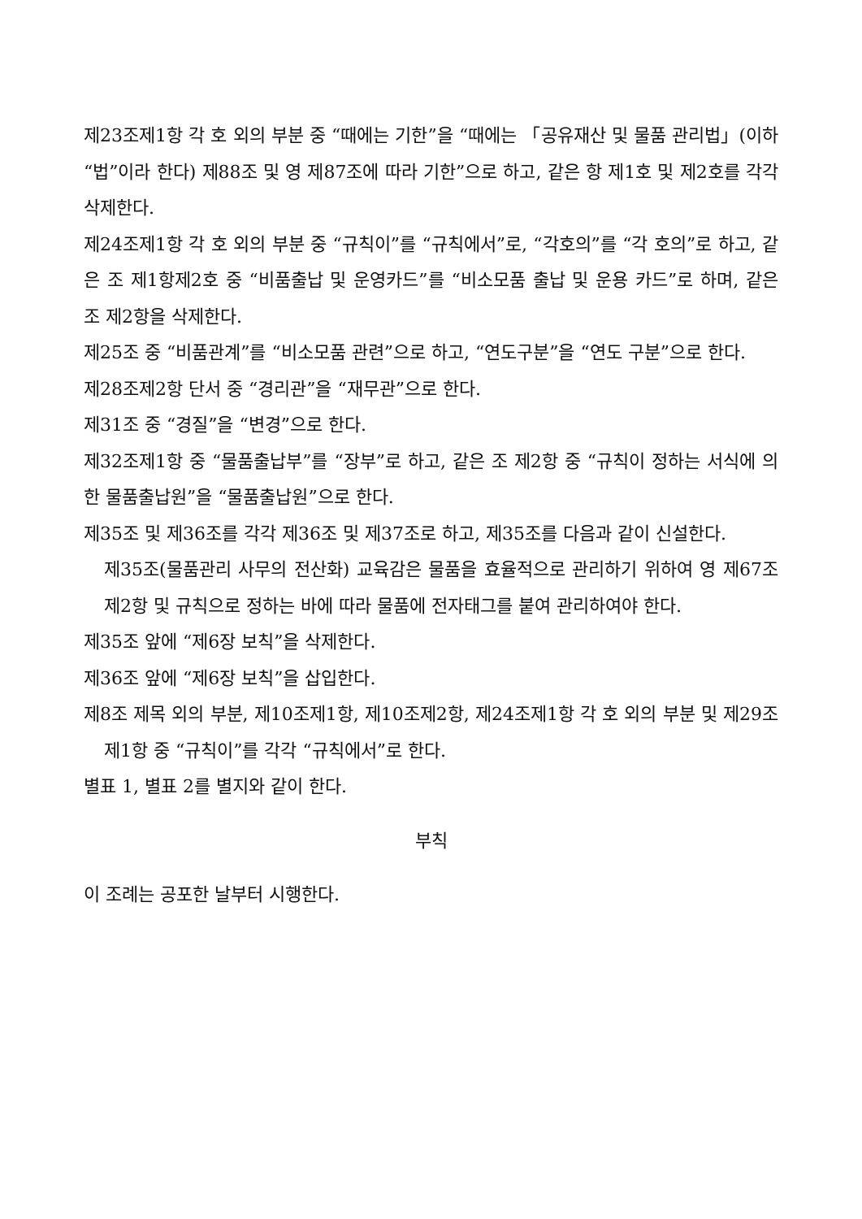제23조제1항 각 호 외의 부분 중 “때에는 기한”을 “때에는 「공유재산 및 물품 관리법」(이하 “법”이라 한다) 제88조 및 영 제87조에 따라 기한”으로 하고, 같은 항 제1호 및 제2호를 각각 삭제한다.
제24조제1항 각 호 외의 부분 중 “규칙이”를 “규칙에서”로, “각호의”를 “각 호의”로 하고, 같은 조 제1항제2호 중 “비품출납 및 운영카드”를 “비소모품 출납 및 운용 카드”로 하며, 같은 조 제2항을 삭제한다.
제25조 중 “비품관계”를 “비소모품 관련”으로 하고, “연도구분”을 “연도 구분”으로 한다.
제28조제2항 단서 중 “경리관”을 “재무관”으로 한다.
제31조 중 “경질”을 “변경”으로 한다.
제32조제1항 중 “물품출납부”를 “장부”로 하고, 같은 조 제2항 중 “규칙이 정하는 서식에 의한 물품출납원”을 “물품출납원”으로 한다.
제35조 및 제36조를 각각 제36조 및 제37조로 하고, 제35조를 다음과 같이 신설한다.
제35조(물품관리 사무의 전산화) 교육감은 물품을 효율적으로 관리하기 위하여 영 제67조제2항 및 규칙으로 정하는 바에 따라 물품에 전자태그를 붙여 관리하여야 한다.
제35조 앞에 “제6장 보칙”을 삭제한다.
제36조 앞에 “제6장 보칙”을 삽입한다.
제8조 제목 외의 부분, 제10조제1항, 제10조제2항, 제24조제1항 각 호 외의 부분 및 제29조제1항 중 “규칙이”를 각각 “규칙에서”로 한다.
별표 1, 별표 2를 별지와 같이 한다.
부칙
이 조례는 공포한 날부터 시행한다.